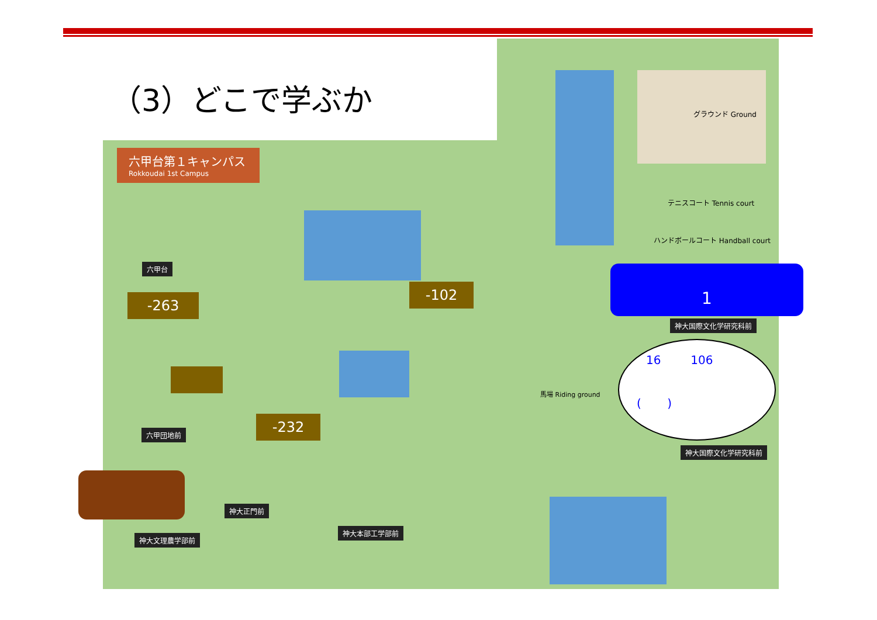（3）どこで学ぶか
六甲台第１キャンパス
Rokkoudai 1st Campus
-263
-102
-232
1
16 106
( )
六甲台
六甲団地前
神大正門前
神大文理農学部前
神大本部工学部前
神大国際文化学研究科前
神大国際文化学研究科前
グラウンド Ground
テニスコート Tennis court
ハンドボールコート Handball court
馬場 Riding ground